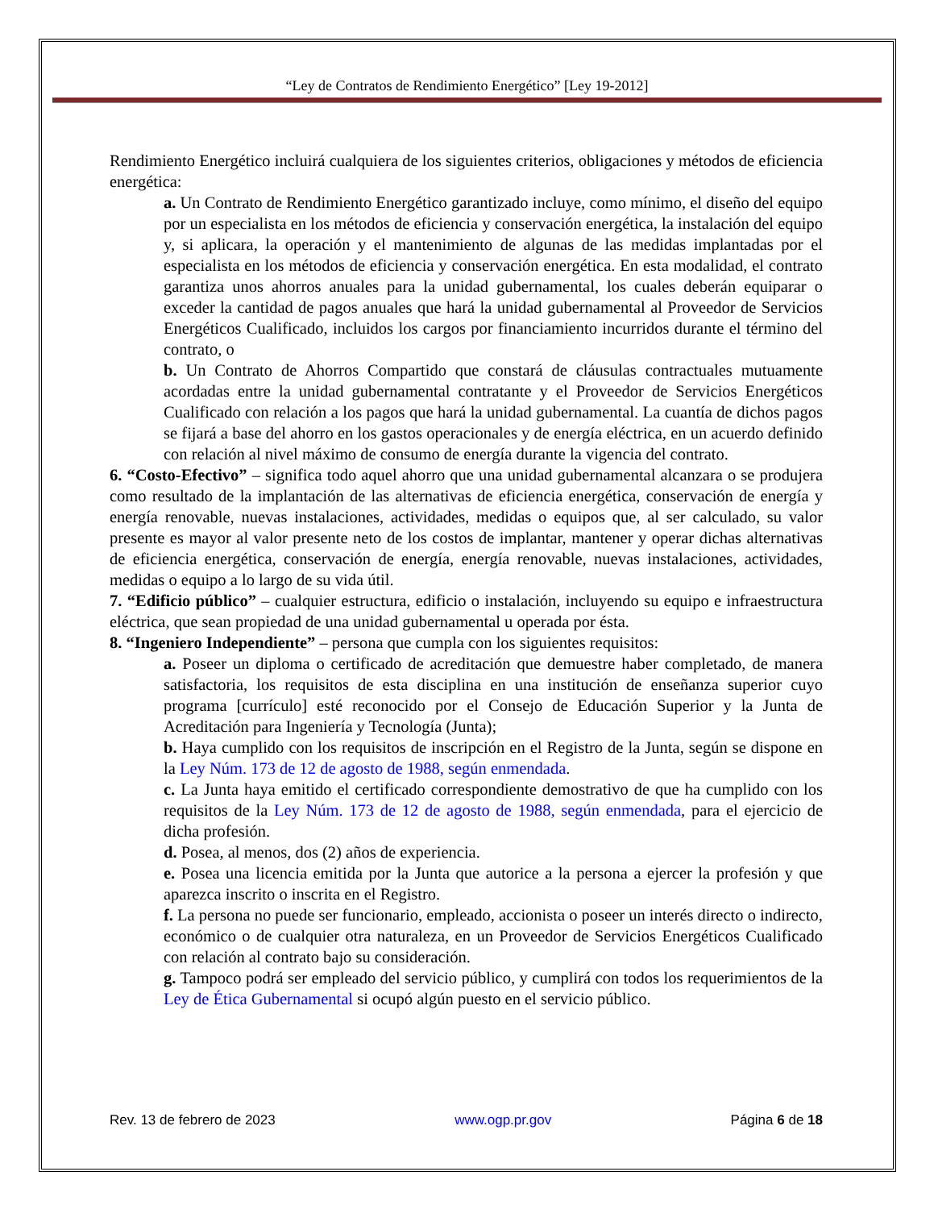“Ley de Contratos de Rendimiento Energético” [Ley 19-2012]
Rendimiento Energético incluirá cualquiera de los siguientes criterios, obligaciones y métodos de eficiencia energética:
a. Un Contrato de Rendimiento Energético garantizado incluye, como mínimo, el diseño del equipo por un especialista en los métodos de eficiencia y conservación energética, la instalación del equipo y, si aplicara, la operación y el mantenimiento de algunas de las medidas implantadas por el especialista en los métodos de eficiencia y conservación energética. En esta modalidad, el contrato garantiza unos ahorros anuales para la unidad gubernamental, los cuales deberán equiparar o exceder la cantidad de pagos anuales que hará la unidad gubernamental al Proveedor de Servicios Energéticos Cualificado, incluidos los cargos por financiamiento incurridos durante el término del contrato, o
b. Un Contrato de Ahorros Compartido que constará de cláusulas contractuales mutuamente acordadas entre la unidad gubernamental contratante y el Proveedor de Servicios Energéticos Cualificado con relación a los pagos que hará la unidad gubernamental. La cuantía de dichos pagos se fijará a base del ahorro en los gastos operacionales y de energía eléctrica, en un acuerdo definido con relación al nivel máximo de consumo de energía durante la vigencia del contrato.
6. “Costo-Efectivo” – significa todo aquel ahorro que una unidad gubernamental alcanzara o se produjera como resultado de la implantación de las alternativas de eficiencia energética, conservación de energía y energía renovable, nuevas instalaciones, actividades, medidas o equipos que, al ser calculado, su valor presente es mayor al valor presente neto de los costos de implantar, mantener y operar dichas alternativas de eficiencia energética, conservación de energía, energía renovable, nuevas instalaciones, actividades, medidas o equipo a lo largo de su vida útil.
7. “Edificio público” – cualquier estructura, edificio o instalación, incluyendo su equipo e infraestructura eléctrica, que sean propiedad de una unidad gubernamental u operada por ésta.
8. “Ingeniero Independiente” – persona que cumpla con los siguientes requisitos:
a. Poseer un diploma o certificado de acreditación que demuestre haber completado, de manera satisfactoria, los requisitos de esta disciplina en una institución de enseñanza superior cuyo programa [currículo] esté reconocido por el Consejo de Educación Superior y la Junta de Acreditación para Ingeniería y Tecnología (Junta);
b. Haya cumplido con los requisitos de inscripción en el Registro de la Junta, según se dispone en la Ley Núm. 173 de 12 de agosto de 1988, según enmendada.
c. La Junta haya emitido el certificado correspondiente demostrativo de que ha cumplido con los requisitos de la Ley Núm. 173 de 12 de agosto de 1988, según enmendada, para el ejercicio de dicha profesión.
d. Posea, al menos, dos (2) años de experiencia.
e. Posea una licencia emitida por la Junta que autorice a la persona a ejercer la profesión y que aparezca inscrito o inscrita en el Registro.
f. La persona no puede ser funcionario, empleado, accionista o poseer un interés directo o indirecto, económico o de cualquier otra naturaleza, en un Proveedor de Servicios Energéticos Cualificado con relación al contrato bajo su consideración.
g. Tampoco podrá ser empleado del servicio público, y cumplirá con todos los requerimientos de la Ley de Ética Gubernamental si ocupó algún puesto en el servicio público.
Rev. 13 de febrero de 2023 www.ogp.pr.gov Página 6 de 18